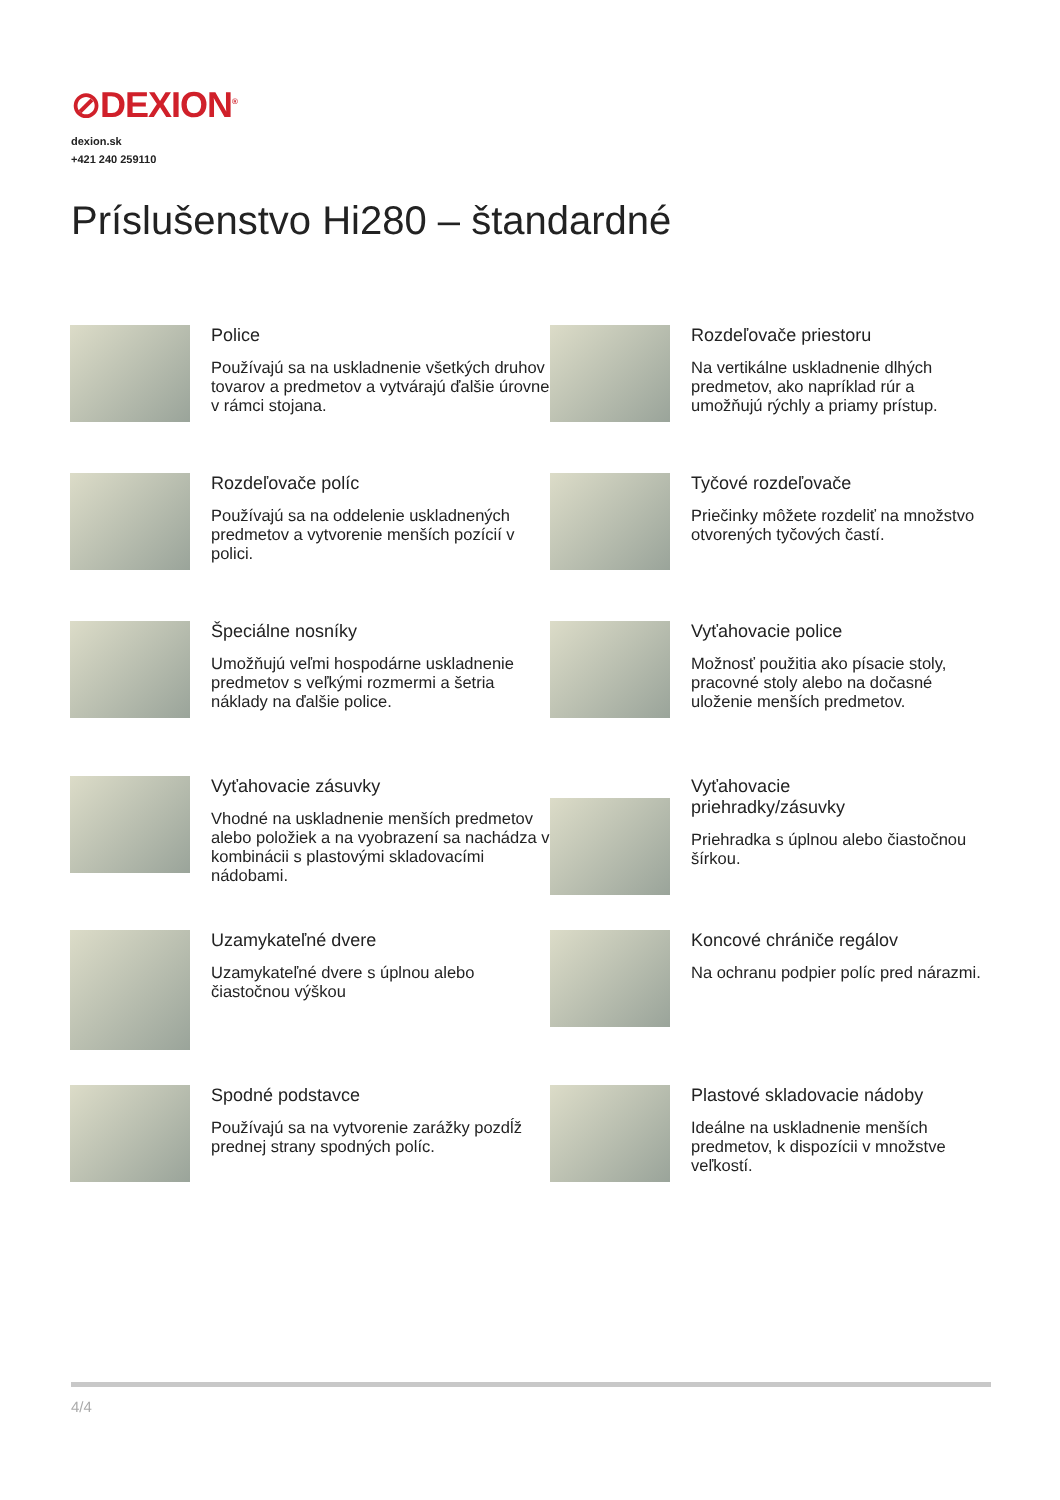⊘DEXION<sup>®</sup>
dexion.sk
+421 240 259110
Príslušenstvo Hi280 – štandardné
Police
Používajú sa na uskladnenie všetkých druhov tovarov a predmetov a vytvárajú ďalšie úrovne v rámci stojana.
Rozdeľovače priestoru
Na vertikálne uskladnenie dlhých predmetov, ako napríklad rúr a umožňujú rýchly a priamy prístup.
Rozdeľovače políc
Používajú sa na oddelenie uskladnených predmetov a vytvorenie menších pozícií v polici.
Tyčové rozdeľovače
Priečinky môžete rozdeliť na množstvo otvorených tyčových častí.
Špeciálne nosníky
Umožňujú veľmi hospodárne uskladnenie predmetov s veľkými rozmermi a šetria náklady na ďalšie police.
Vyťahovacie police
Možnosť použitia ako písacie stoly, pracovné stoly alebo na dočasné uloženie menších predmetov.
Vyťahovacie zásuvky
Vhodné na uskladnenie menších predmetov alebo položiek a na vyobrazení sa nachádza v kombinácii s plastovými skladovacími nádobami.
Vyťahovacie
priehradky/zásuvky
Priehradka s úplnou alebo čiastočnou šírkou.
Uzamykateľné dvere
Uzamykateľné dvere s úplnou alebo čiastočnou výškou
Koncové chrániče regálov
Na ochranu podpier políc pred nárazmi.
Spodné podstavce
Používajú sa na vytvorenie zarážky pozdĺž prednej strany spodných políc.
Plastové skladovacie nádoby
Ideálne na uskladnenie menších predmetov, k dispozícii v množstve veľkostí.
4/4